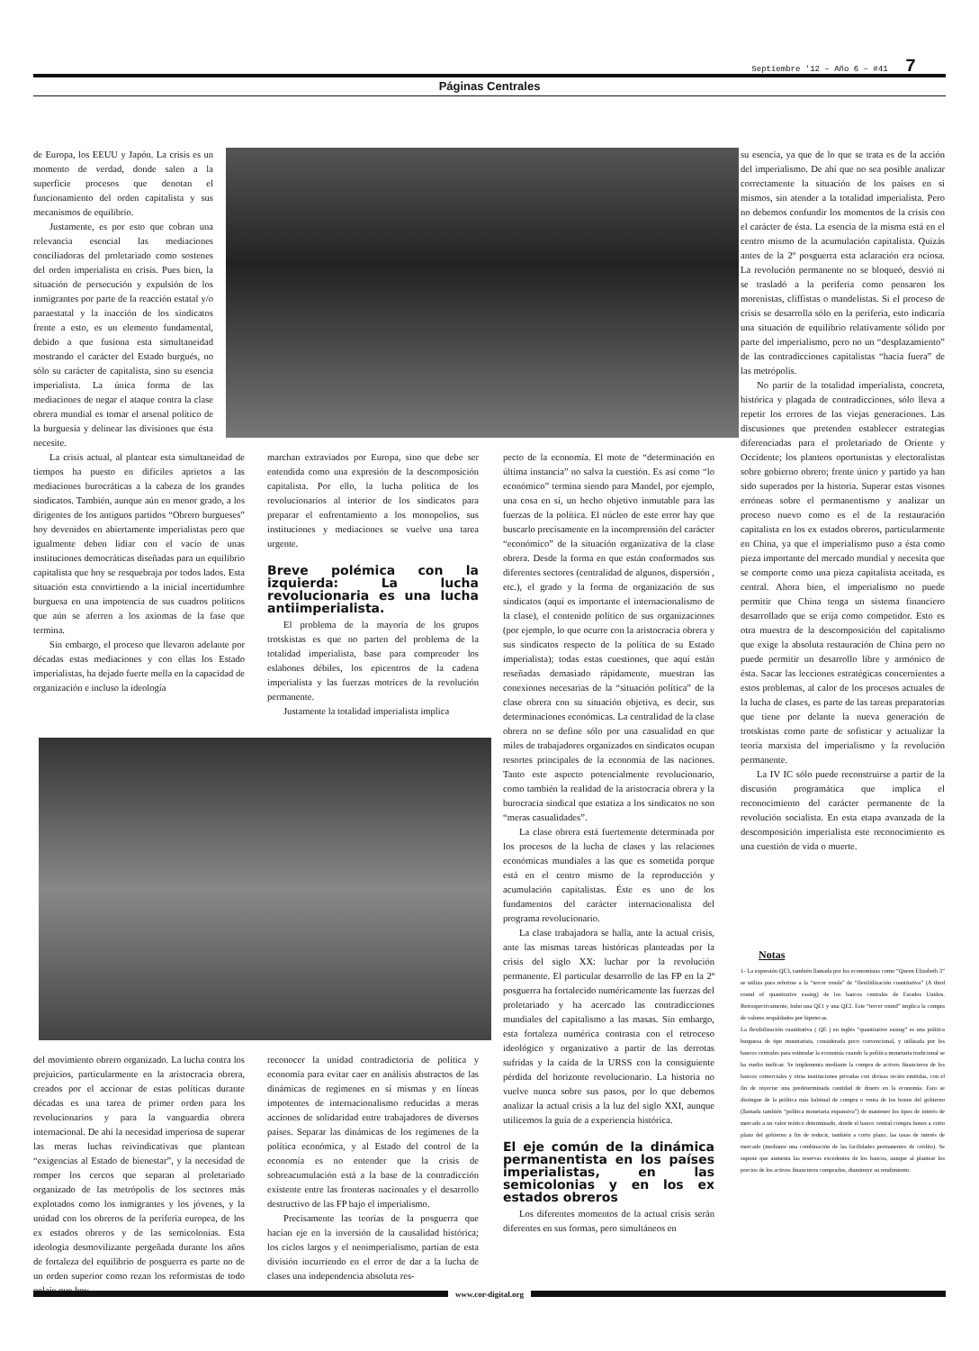Septiembre '12 – Año 6 – #41 7
Páginas Centrales
de Europa, los EEUU y Japón. La crisis es un momento de verdad, donde salen a la superficie procesos que denotan el funcionamiento del orden capitalista y sus mecanismos de equilibrio.
Justamente, es por esto que cobran una relevancia esencial las mediaciones conciliadoras del proletariado como sostenes del orden imperialista en crisis. Pues bien, la situación de persecución y expulsión de los inmigrantes por parte de la reacción estatal y/o paraestatal y la inacción de los sindicatos frente a esto, es un elemento fundamental, debido a que fusiona esta simultaneidad mostrando el carácter del Estado burgués, no sólo su carácter de capitalista, sino su esencia imperialista. La única forma de las mediaciones de negar el ataque contra la clase obrera mundial es tomar el arsenal político de la burguesía y delinear las divisiones que ésta necesite.
La crisis actual, al plantear esta simultaneidad de tiempos ha puesto en difíciles aprietos a las mediaciones burocráticas a la cabeza de los grandes sindicatos. También, aunque aún en menor grado, a los dirigentes de los antiguos partidos “Obrero burgueses” hoy devenidos en abiertamente imperialistas pero que igualmente deben lidiar con el vacío de unas instituciones democráticas diseñadas para un equilibrio capitalista que hoy se resquebraja por todos lados. Esta situación esta convirtiendo a la inicial incertidumbre burguesa en una impotencia de sus cuadros políticos que aún se aferren a los axiomas de la fase que termina.
Sin embargo, el proceso que llevaron adelante por décadas estas mediaciones y con ellas los Estado imperialistas, ha dejado fuerte mella en la capacidad de organización e incluso la ideología
marchan extraviados por Europa, sino que debe ser entendida como una expresión de la descomposición capitalista. Por ello, la lucha política de los revolucionarios al interior de los sindicatos para preparar el enfrentamiento a los monopolios, sus instituciones y mediaciones se vuelve una tarea urgente.
Breve polémica con la izquierda: La lucha revolucionaria es una lucha antiimperialista.
El problema de la mayoría de los grupos trotskistas es que no parten del problema de la totalidad imperialista, base para comprender los eslabones débiles, los epicentros de la cadena imperialista y las fuerzas motrices de la revolución permanente.
Justamente la totalidad imperialista implica
del movimiento obrero organizado. La lucha contra los prejuicios, particularmente en la aristocracia obrera, creados por el accionar de estas políticas durante décadas es una tarea de primer orden para los revolucionarios y para la vanguardia obrera internacional. De ahí la necesidad imperiosa de superar las meras luchas reivindicativas que plantean “exigencias al Estado de bienestar”, y la necesidad de romper los cercos que separan al proletariado organizado de las metrópolis de los sectores más explotados como los inmigrantes y los jóvenes, y la unidad con los obreros de la periferia europea, de los ex estados obreros y de las semicolonias. Esta ideología desmovilizante pergeñada durante los años de fortaleza del equilibrio de posguerra es parte no de un orden superior como rezan los reformistas de todo pelaje que hoy
reconocer la unidad contradictoria de política y economía para evitar caer en análisis abstractos de las dinámicas de regímenes en sí mismas y en líneas impotentes de internacionalismo reducidas a meras acciones de solidaridad entre trabajadores de diversos países. Separar las dinámicas de los regímenes de la política económica, y al Estado del control de la economía es no entender que la crisis de sobreacumulación está a la base de la contradicción existente entre las fronteras nacionales y el desarrollo destructivo de las FP bajo el imperialismo.
Precisamente las teorías de la posguerra que hacían eje en la inversión de la causalidad histórica; los ciclos largos y el neoimperialismo, partían de esta división incurriendo en el error de dar a la lucha de clases una independencia absoluta res-
pecto de la economía. El mote de “determinación en última instancia” no salva la cuestión. Es así como “lo económico” termina siendo para Mandel, por ejemplo, una cosa en sí, un hecho objetivo inmutable para las fuerzas de la política. El núcleo de este error hay que buscarlo precisamente en la incomprensión del carácter “económico” de la situación organizativa de la clase obrera. Desde la forma en que están conformados sus diferentes sectores (centralidad de algunos, dispersión , etc.), el grado y la forma de organización de sus sindicatos (aquí es importante el internacionalismo de la clase), el contenido político de sus organizaciones (por ejemplo, lo que ocurre con la aristocracia obrera y sus sindicatos respecto de la política de su Estado imperialista); todas estas cuestiones, que aquí están reseñadas demasiado rápidamente, muestran las conexiones necesarias de la “situación política” de la clase obrera con su situación objetiva, es decir, sus determinaciones económicas. La centralidad de la clase obrera no se define sólo por una casualidad en que miles de trabajadores organizados en sindicatos ocupan resortes principales de la economía de las naciones. Tanto este aspecto potencialmente revolucionario, como también la realidad de la aristocracia obrera y la burocracia sindical que estatiza a los sindicatos no son “meras casualidades”.
La clase obrera está fuertemente determinada por los procesos de la lucha de clases y las relaciones económicas mundiales a las que es sometida porque está en el centro mismo de la reproducción y acumulación capitalistas. Éste es uno de los fundamentos del carácter internacionalista del programa revolucionario.
La clase trabajadora se halla, ante la actual crisis, ante las mismas tareas históricas planteadas por la crisis del siglo XX: luchar por la revolución permanente. El particular desarrollo de las FP en la 2º posguerra ha fortalecido numéricamente las fuerzas del proletariado y ha acercado las contradicciones mundiales del capitalismo a las masas. Sin embargo, esta fortaleza numérica contrasta con el retroceso ideológico y organizativo a partir de las derrotas sufridas y la caída de la URSS con la consiguiente pérdida del horizonte revolucionario. La historia no vuelve nunca sobre sus pasos, por lo que debemos analizar la actual crisis a la luz del siglo XXI, aunque utilicemos la guía de a experiencia histórica.
El eje común de la dinámica permanentista en los países imperialistas, en las semicolonias y en los ex estados obreros
Los diferentes momentos de la actual crisis serán diferentes en sus formas, pero simultáneos en
su esencia, ya que de lo que se trata es de la acción del imperialismo. De ahí que no sea posible analizar correctamente la situación de los países en si mismos, sin atender a la totalidad imperialista. Pero no debemos confundir los momentos de la crisis con el carácter de ésta. La esencia de la misma está en el centro mismo de la acumulación capitalista. Quizás antes de la 2º posguerra esta aclaración era ociosa. La revolución permanente no se bloqueó, desvió ni se trasladó a la periferia como pensaron los morenistas, cliffistas o mandelistas. Si el proceso de crisis se desarrolla sólo en la periferia, esto indicaría una situación de equilibrio relativamente sólido por parte del imperialismo, pero no un “desplazamiento” de las contradicciones capitalistas “hacia fuera” de las metrópolis.
No partir de la totalidad imperialista, concreta, histórica y plagada de contradicciones, sólo lleva a repetir los errores de las viejas generaciones. Las discusiones que pretenden establecer estrategias diferenciadas para el proletariado de Oriente y Occidente; los planteos oportunistas y electoralistas sobre gobierno obrero; frente único y partido ya han sido superados por la historia. Superar estas visones erróneas sobre el permanentismo y analizar un proceso nuevo como es el de la restauración capitalista en los ex estados obreros, particularmente en China, ya que el imperialismo puso a ésta como pieza importante del mercado mundial y necesita que se comporte como una pieza capitalista aceitada, es central. Ahora bien, el imperialismo no puede permitir que China tenga un sistema financiero desarrollado que se erija como competidor. Esto es otra muestra de la descomposición del capitalismo que exige la absoluta restauración de China pero no puede permitir un desarrollo libre y armónico de ésta. Sacar las lecciones estratégicas concernientes a estos problemas, al calor de los procesos actuales de la lucha de clases, es parte de las tareas preparatorias que tiene por delante la nueva generación de trotskistas como parte de sofisticar y actualizar la teoría marxista del imperialismo y la revolución permanente.
La IV IC sólo puede reconstruirse a partir de la discusión programática que implica el reconocimiento del carácter permanente de la revolución socialista. En esta etapa avanzada de la descomposición imperialista este reconocimiento es una cuestión de vida o muerte.
Notas
1- La expresión QE3, también llamada por los economistas como “Queen Elizabeth 3” se utiliza para referirse a la “tercer ronda” de “flexibilización cuantitativa” (A third round of quantitative easing) de los bancos centrales de Estados Unidos. Retrospectivamente, hubo una QE1 y una QE2. Este “tercer round” implica la compra de valores respaldados por hipotecas.
La flexibilización cuantitativa ( QE ) en inglés “quantitative easing” es una política burguesa de tipo monetarista, considerada poco convencional, y utilizada por los bancos centrales para estimular la economía cuando la política monetaria tradicional se ha vuelto ineficaz. Se implementa mediante la compra de activos financieros de los bancos comerciales y otras instituciones privadas con divisas recién emitidas, con el fin de inyectar una predeterminada cantidad de dinero en la economía. Esto se distingue de la política más habitual de compra o venta de los bonos del gobierno (llamada también “política monetaria expansiva”) de mantener los tipos de interés de mercado a un valor teórico determinado, donde el banco central compra bonos a corto plazo del gobierno a fin de reducir, también a corto plazo, las tasas de interés de mercado (mediante una combinación de las facilidades permanentes de crédito). Se supone que aumenta las reservas excedentes de los bancos, aunque al plantear los precios de los activos financieros comprados, disminuye su rendimiento.
www.cor-digital.org